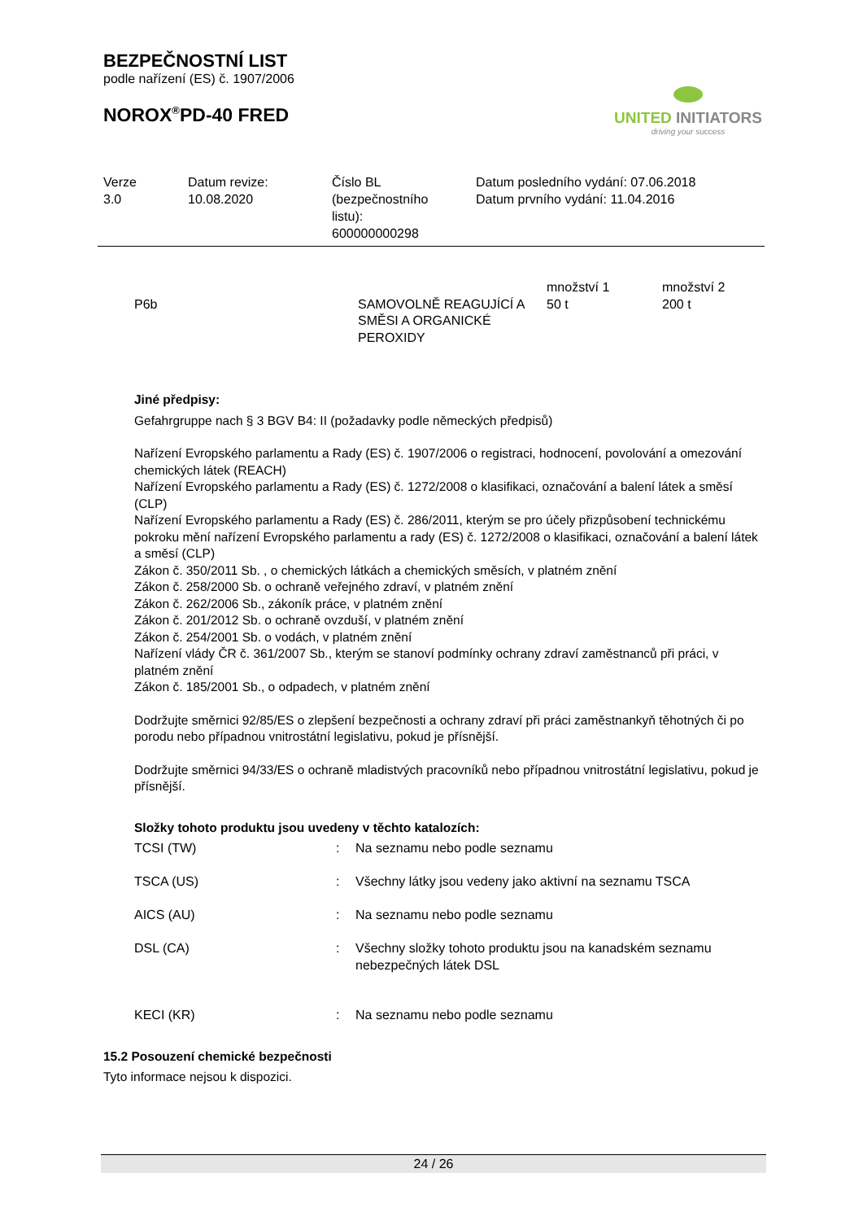BEZPEČNOSTNÍ LIST
podle nařízení (ES) č. 1907/2006
NOROX<sup>®</sup>PD-40 FRED
UNITED INITIATORS
driving your success
Verze
3.0
Datum revize:
10.08.2020
Číslo BL
(bezpečnostního
listu):
600000000298
Datum posledního vydání: 07.06.2018
Datum prvního vydání: 11.04.2016
| P6b | SAMOVOLNĚ REAGUJÍCÍ A SMĚSI A ORGANICKÉ PEROXIDY | množství 1 50 t | množství 2 200 t |
Jiné předpisy:
Gefahrgruppe nach § 3 BGV B4: II (požadavky podle německých předpisů)
Nařízení Evropského parlamentu a Rady (ES) č. 1907/2006 o registraci, hodnocení, povolování a omezování chemických látek (REACH)
Nařízení Evropského parlamentu a Rady (ES) č. 1272/2008 o klasifikaci, označování a balení látek a směsí (CLP)
Nařízení Evropského parlamentu a Rady (ES) č. 286/2011, kterým se pro účely přizpůsobení technickému pokroku mění nařízení Evropského parlamentu a rady (ES) č. 1272/2008 o klasifikaci, označování a balení látek a směsí (CLP)
Zákon č. 350/2011 Sb. , o chemických látkách a chemických směsích, v platném znění
Zákon č. 258/2000 Sb. o ochraně veřejného zdraví, v platném znění
Zákon č. 262/2006 Sb., zákoník práce, v platném znění
Zákon č. 201/2012 Sb. o ochraně ovzduší, v platném znění
Zákon č. 254/2001 Sb. o vodách, v platném znění
Nařízení vlády ČR č. 361/2007 Sb., kterým se stanoví podmínky ochrany zdraví zaměstnanců při práci, v platném znění
Zákon č. 185/2001 Sb., o odpadech, v platném znění
Dodržujte směrnici 92/85/ES o zlepšení bezpečnosti a ochrany zdraví při práci zaměstnankyň těhotných či po porodu nebo případnou vnitrostátní legislativu, pokud je přísnější.
Dodržujte směrnici 94/33/ES o ochraně mladistvých pracovníků nebo případnou vnitrostátní legislativu, pokud je přísnější.
Složky tohoto produktu jsou uvedeny v těchto katalozích:
| TCSI (TW) | : | Na seznamu nebo podle seznamu |
| TSCA (US) | : | Všechny látky jsou vedeny jako aktivní na seznamu TSCA |
| AICS (AU) | : | Na seznamu nebo podle seznamu |
| DSL (CA) | : | Všechny složky tohoto produktu jsou na kanadském seznamu nebezpečných látek DSL |
| KECI (KR) | : | Na seznamu nebo podle seznamu |
15.2 Posouzení chemické bezpečnosti
Tyto informace nejsou k dispozici.
24 / 26